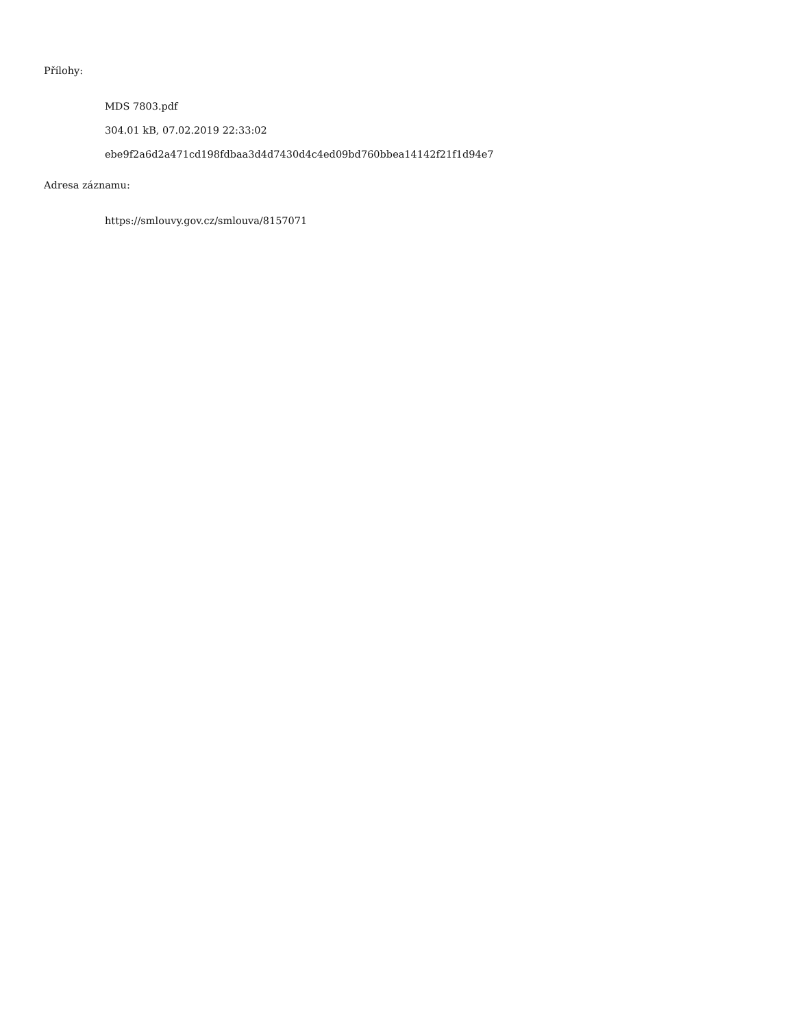Přílohy:
MDS 7803.pdf
304.01 kB, 07.02.2019 22:33:02
ebe9f2a6d2a471cd198fdbaa3d4d7430d4c4ed09bd760bbea14142f21f1d94e7
Adresa záznamu:
https://smlouvy.gov.cz/smlouva/8157071